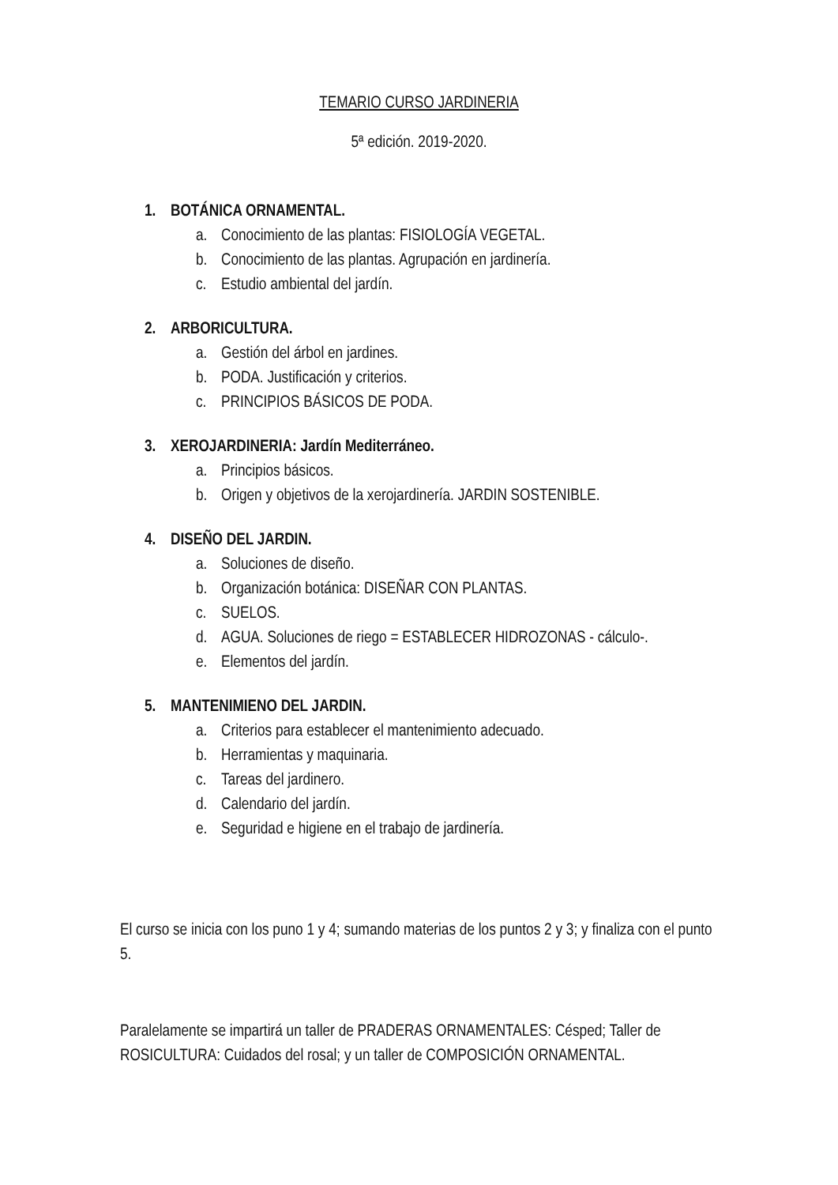TEMARIO CURSO JARDINERIA
5ª edición. 2019-2020.
1. BOTÁNICA ORNAMENTAL.
a. Conocimiento de las plantas: FISIOLOGÍA VEGETAL.
b. Conocimiento de las plantas. Agrupación en jardinería.
c. Estudio ambiental del jardín.
2. ARBORICULTURA.
a. Gestión del árbol en jardines.
b. PODA. Justificación y criterios.
c. PRINCIPIOS BÁSICOS DE PODA.
3. XEROJARDINERIA: Jardín Mediterráneo.
a. Principios básicos.
b. Origen y objetivos de la xerojardinería. JARDIN SOSTENIBLE.
4. DISEÑO DEL JARDIN.
a. Soluciones de diseño.
b. Organización botánica: DISEÑAR CON PLANTAS.
c. SUELOS.
d. AGUA. Soluciones de riego = ESTABLECER HIDROZONAS - cálculo-.
e. Elementos del jardín.
5. MANTENIMIENO DEL JARDIN.
a. Criterios para establecer el mantenimiento adecuado.
b. Herramientas y maquinaria.
c. Tareas del jardinero.
d. Calendario del jardín.
e. Seguridad e higiene en el trabajo de jardinería.
El curso se inicia con los puno 1 y 4; sumando materias de los puntos 2 y 3; y finaliza con el punto 5.
Paralelamente se impartirá un taller de PRADERAS ORNAMENTALES: Césped; Taller de ROSICULTURA: Cuidados del rosal; y un taller de COMPOSICIÓN ORNAMENTAL.